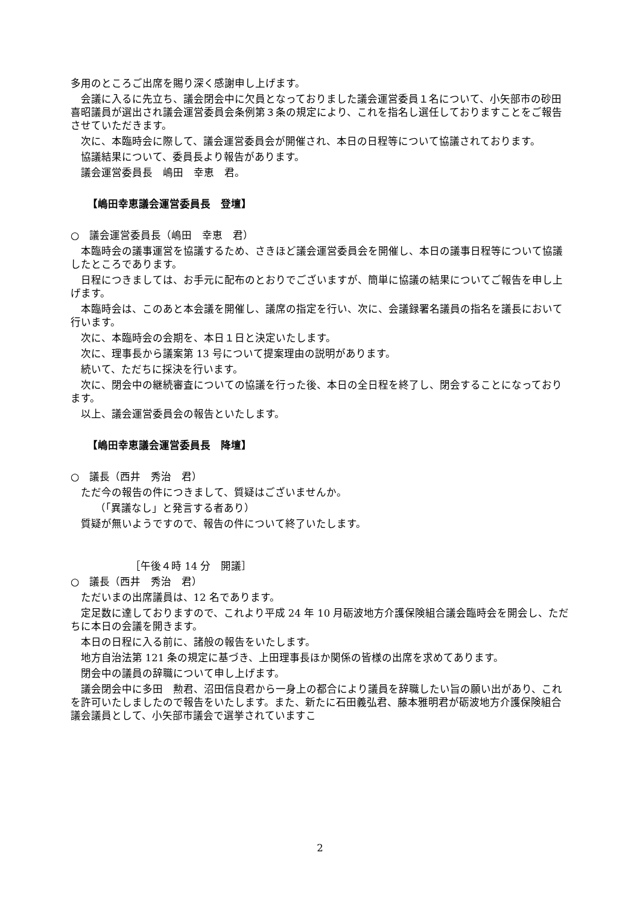多用のところご出席を賜り深く感謝申し上げます。
会議に入るに先立ち、議会閉会中に欠員となっておりました議会運営委員１名について、小矢部市の砂田喜昭議員が選出され議会運営委員会条例第３条の規定により、これを指名し選任しておりますことをご報告させていただきます。
次に、本臨時会に際して、議会運営委員会が開催され、本日の日程等について協議されております。
協議結果について、委員長より報告があります。
議会運営委員長　嶋田　幸恵　君。
【嶋田幸恵議会運営委員長　登壇】
○　議会運営委員長（嶋田　幸恵　君）
本臨時会の議事運営を協議するため、さきほど議会運営委員会を開催し、本日の議事日程等について協議したところであります。
日程につきましては、お手元に配布のとおりでございますが、簡単に協議の結果についてご報告を申し上げます。
本臨時会は、このあと本会議を開催し、議席の指定を行い、次に、会議録署名議員の指名を議長において行います。
次に、本臨時会の会期を、本日１日と決定いたします。
次に、理事長から議案第 13 号について提案理由の説明があります。
続いて、ただちに採決を行います。
次に、閉会中の継続審査についての協議を行った後、本日の全日程を終了し、閉会することになっております。
以上、議会運営委員会の報告といたします。
【嶋田幸恵議会運営委員長　降壇】
○　議長（西井　秀治　君）
ただ今の報告の件につきまして、質疑はございませんか。
（「異議なし」と発言する者あり）
質疑が無いようですので、報告の件について終了いたします。
［午後４時 14 分　開議］
○　議長（西井　秀治　君）
ただいまの出席議員は、12 名であります。
定足数に達しておりますので、これより平成 24 年 10 月砺波地方介護保険組合議会臨時会を開会し、ただちに本日の会議を開きます。
本日の日程に入る前に、諸般の報告をいたします。
地方自治法第 121 条の規定に基づき、上田理事長ほか関係の皆様の出席を求めてあります。
閉会中の議員の辞職について申し上げます。
議会閉会中に多田　勲君、沼田信良君から一身上の都合により議員を辞職したい旨の願い出があり、これを許可いたしましたので報告をいたします。また、新たに石田義弘君、藤本雅明君が砺波地方介護保険組合議会議員として、小矢部市議会で選挙されていますこ
2